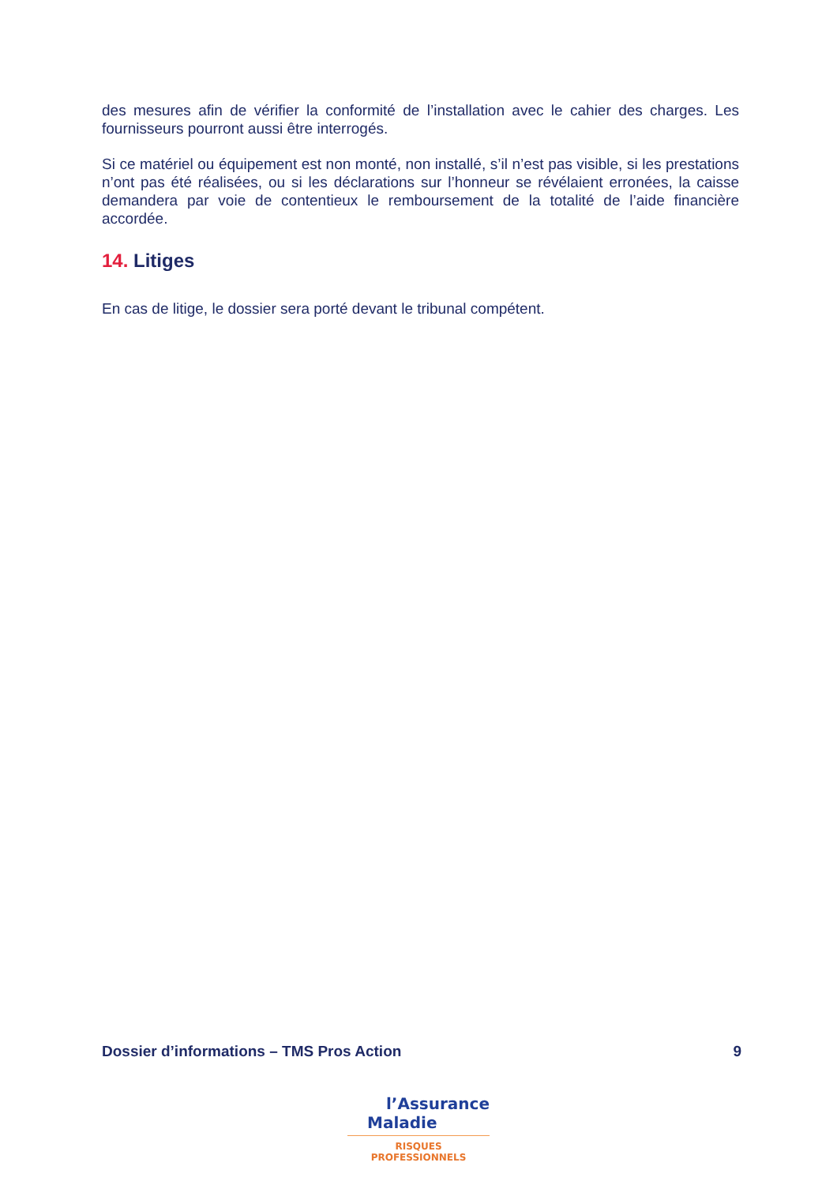des mesures afin de vérifier la conformité de l’installation avec le cahier des charges. Les fournisseurs pourront aussi être interrogés.
Si ce matériel ou équipement est non monté, non installé, s’il n’est pas visible, si les prestations n’ont pas été réalisées, ou si les déclarations sur l’honneur se révélaient erronées, la caisse demandera par voie de contentieux le remboursement de la totalité de l’aide financière accordée.
14. Litiges
En cas de litige, le dossier sera porté devant le tribunal compétent.
Dossier d’informations – TMS Pros Action 9
l’Assurance
Maladie
RISQUES PROFESSIONNELS